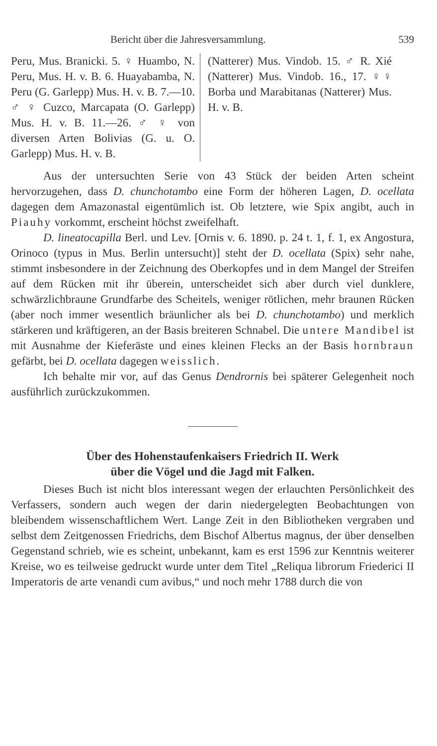Bericht über die Jahresversammlung. 539
Peru, Mus. Branicki. 5. ♀ Huambo, N. Peru, Mus. H. v. B. 6. Huayabamba, N. Peru (G. Garlepp) Mus. H. v. B. 7.—10. ♂ ♀ Cuzco, Marcapata (O. Garlepp) Mus. H. v. B. 11.—26. ♂ ♀ von diversen Arten Bolivias (G. u. O. Garlepp) Mus. H. v. B.
(Natterer) Mus. Vindob. 15. ♂ R. Xié (Natterer) Mus. Vindob. 16., 17. ♀♀ Borba und Marabitanas (Natterer) Mus. H. v. B.
Aus der untersuchten Serie von 43 Stück der beiden Arten scheint hervorzugehen, dass D. chunchotambo eine Form der höheren Lagen, D. ocellata dagegen dem Amazonastal eigentümlich ist. Ob letztere, wie Spix angibt, auch in Piauhy vorkommt, erscheint höchst zweifelhaft.
D. lineatocapilla Berl. und Lev. [Ornis v. 6. 1890. p. 24 t. 1, f. 1, ex Angostura, Orinoco (typus in Mus. Berlin untersucht)] steht der D. ocellata (Spix) sehr nahe, stimmt insbesondere in der Zeichnung des Oberkopfes und in dem Mangel der Streifen auf dem Rücken mit ihr überein, unterscheidet sich aber durch viel dunklere, schwärzlichbraune Grundfarbe des Scheitels, weniger rötlichen, mehr braunen Rücken (aber noch immer wesentlich bräunlicher als bei D. chunchotambo) und merklich stärkeren und kräftigeren, an der Basis breiteren Schnabel. Die untere Mandibel ist mit Ausnahme der Kieferäste und eines kleinen Flecks an der Basis hornbraun gefärbt, bei D. ocellata dagegen weisslich.
Ich behalte mir vor, auf das Genus Dendrornis bei späterer Gelegenheit noch ausführlich zurückzukommen.
Über des Hohenstaufenkaisers Friedrich II. Werk
über die Vögel und die Jagd mit Falken.
Dieses Buch ist nicht blos interessant wegen der erlauchten Persönlichkeit des Verfassers, sondern auch wegen der darin niedergelegten Beobachtungen von bleibendem wissenschaftlichem Wert. Lange Zeit in den Bibliotheken vergraben und selbst dem Zeitgenossen Friedrichs, dem Bischof Albertus magnus, der über denselben Gegenstand schrieb, wie es scheint, unbekannt, kam es erst 1596 zur Kenntnis weiterer Kreise, wo es teilweise gedruckt wurde unter dem Titel „Reliqua librorum Friederici II Imperatoris de arte venandi cum avibus,“ und noch mehr 1788 durch die von